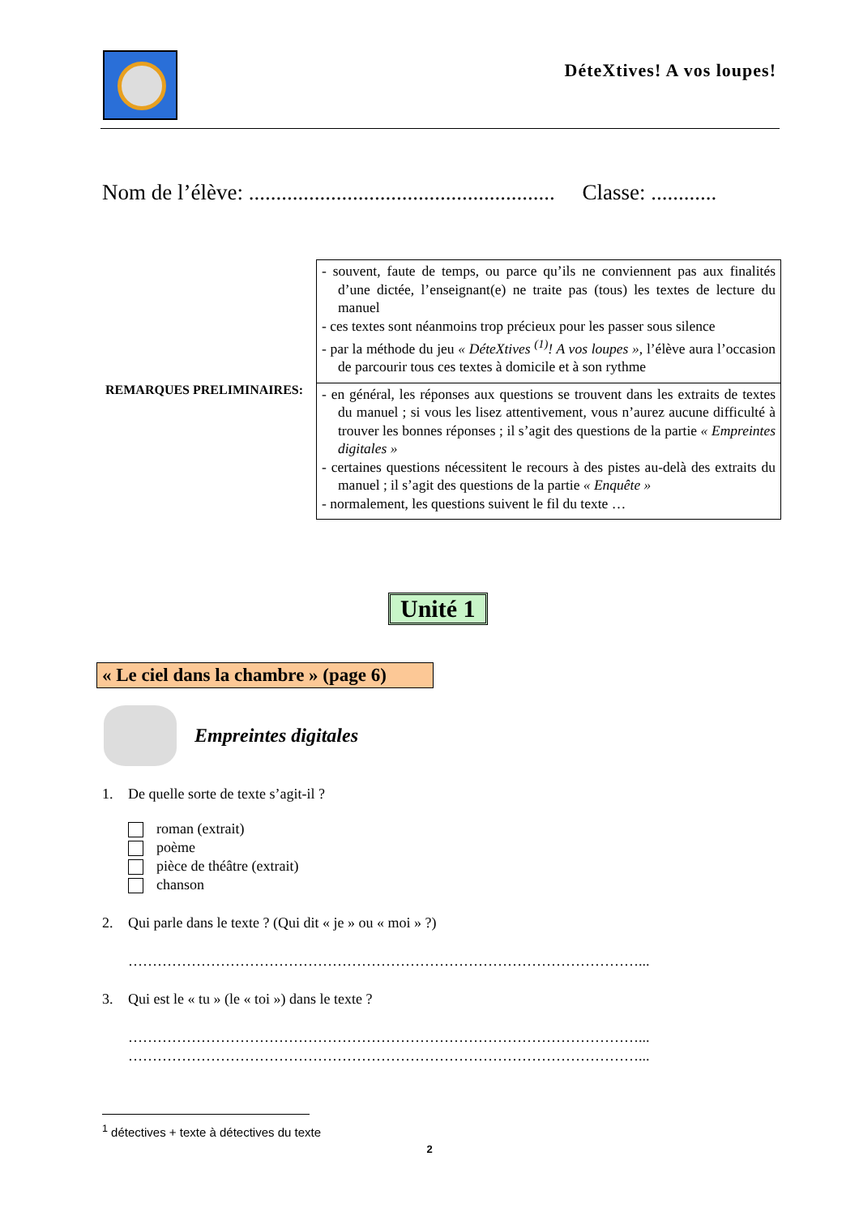DéteXtives! A vos loupes!
Nom de l’élève: ........................................................ Classe: ............
REMARQUES PRELIMINAIRES:
| - souvent, faute de temps, ou parce qu’ils ne conviennent pas aux finalités d’une dictée, l’enseignant(e) ne traite pas (tous) les textes de lecture du manuel - ces textes sont néanmoins trop précieux pour les passer sous silence - par la méthode du jeu « DéteXtives <sup>(1)</sup>! A vos loupes » , l’élève aura l’occasion de parcourir tous ces textes à domicile et à son rythme |
| - en général, les réponses aux questions se trouvent dans les extraits de textes du manuel ; si vous les lisez attentivement, vous n’aurez aucune difficulté à trouver les bonnes réponses ; il s’agit des questions de la partie « Empreintes digitales » - certaines questions nécessitent le recours à des pistes au-delà des extraits du manuel ; il s’agit des questions de la partie « Enquête » - normalement, les questions suivent le fil du texte … |
Unité 1
« Le ciel dans la chambre » (page 6)
Empreintes digitales
1. De quelle sorte de texte s’agit-il ?
roman (extrait)
poème
pièce de théâtre (extrait)
chanson
2. Qui parle dans le texte ? (Qui dit « je » ou « moi » ?)
……………………………………………………………………………………………...
3. Qui est le « tu » (le « toi ») dans le texte ?
……………………………………………………………………………………………...
……………………………………………………………………………………………...
<sup>1</sup> détectives + texte à détectives du texte
2